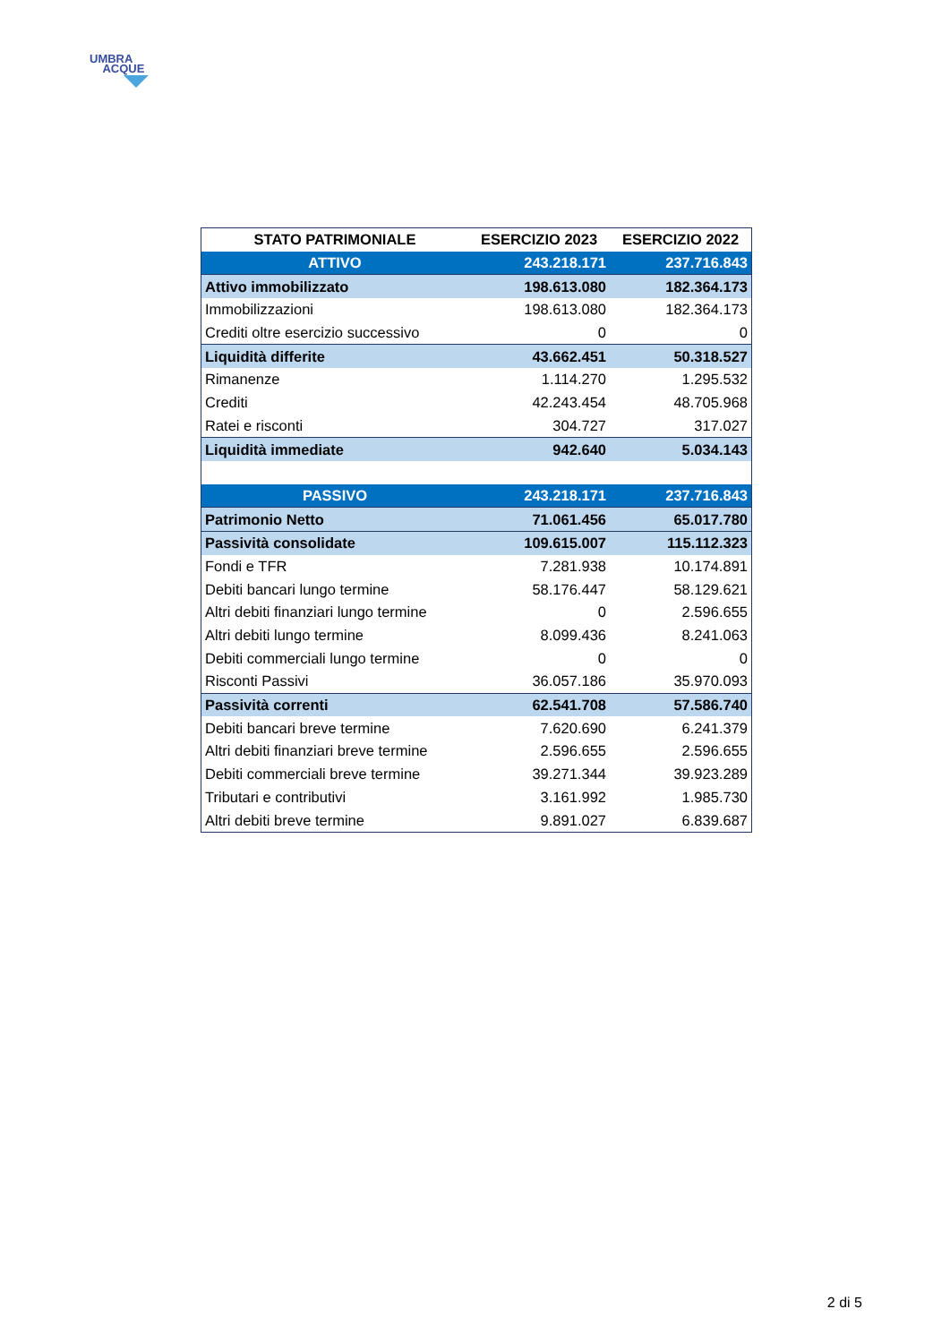UMBRA
ACQUE
| STATO PATRIMONIALE | ESERCIZIO 2023 | ESERCIZIO 2022 |
| --- | --- | --- |
| ATTIVO | 243.218.171 | 237.716.843 |
| Attivo immobilizzato | 198.613.080 | 182.364.173 |
| Immobilizzazioni | 198.613.080 | 182.364.173 |
| Crediti oltre esercizio successivo | 0 | 0 |
| Liquidità differite | 43.662.451 | 50.318.527 |
| Rimanenze | 1.114.270 | 1.295.532 |
| Crediti | 42.243.454 | 48.705.968 |
| Ratei e risconti | 304.727 | 317.027 |
| Liquidità immediate | 942.640 | 5.034.143 |
| PASSIVO | 243.218.171 | 237.716.843 |
| Patrimonio Netto | 71.061.456 | 65.017.780 |
| Passività consolidate | 109.615.007 | 115.112.323 |
| Fondi e TFR | 7.281.938 | 10.174.891 |
| Debiti bancari lungo termine | 58.176.447 | 58.129.621 |
| Altri debiti finanziari lungo termine | 0 | 2.596.655 |
| Altri debiti lungo termine | 8.099.436 | 8.241.063 |
| Debiti commerciali lungo termine | 0 | 0 |
| Risconti Passivi | 36.057.186 | 35.970.093 |
| Passività correnti | 62.541.708 | 57.586.740 |
| Debiti bancari breve termine | 7.620.690 | 6.241.379 |
| Altri debiti finanziari breve termine | 2.596.655 | 2.596.655 |
| Debiti commerciali breve termine | 39.271.344 | 39.923.289 |
| Tributari e contributivi | 3.161.992 | 1.985.730 |
| Altri debiti breve termine | 9.891.027 | 6.839.687 |
2 di 5